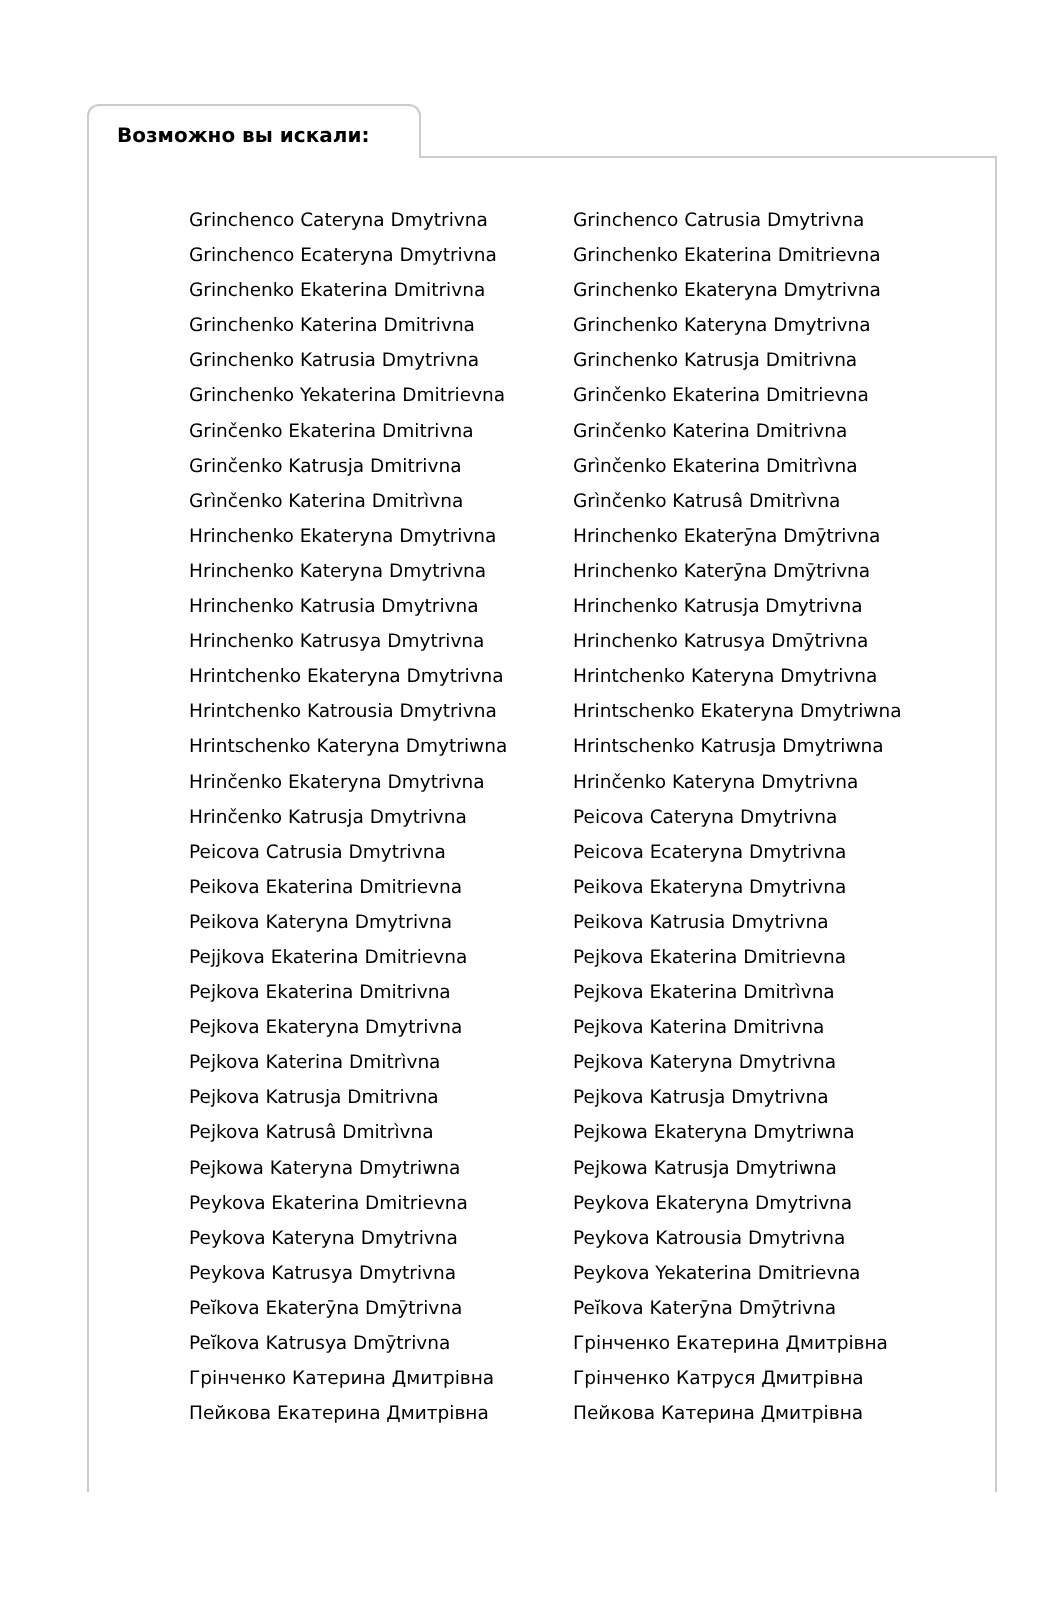Возможно вы искали:
Grinchenco Cateryna Dmytrivna
Grinchenco Ecateryna Dmytrivna
Grinchenko Ekaterina Dmitrivna
Grinchenko Katerina Dmitrivna
Grinchenko Katrusia Dmytrivna
Grinchenko Yekaterina Dmitrievna
Grinčenko Ekaterina Dmitrivna
Grinčenko Katrusja Dmitrivna
Grìnčenko Katerina Dmitrìvna
Hrinchenko Ekateryna Dmytrivna
Hrinchenko Kateryna Dmytrivna
Hrinchenko Katrusia Dmytrivna
Hrinchenko Katrusya Dmytrivna
Hrintchenko Ekateryna Dmytrivna
Hrintchenko Katrousia Dmytrivna
Hrintschenko Kateryna Dmytriwna
Hrinčenko Ekateryna Dmytrivna
Hrinčenko Katrusja Dmytrivna
Peicova Catrusia Dmytrivna
Peikova Ekaterina Dmitrievna
Peikova Kateryna Dmytrivna
Pejjkova Ekaterina Dmitrievna
Pejkova Ekaterina Dmitrivna
Pejkova Ekateryna Dmytrivna
Pejkova Katerina Dmitrìvna
Pejkova Katrusja Dmitrivna
Pejkova Katrusâ Dmitrìvna
Pejkowa Kateryna Dmytriwna
Peykova Ekaterina Dmitrievna
Peykova Kateryna Dmytrivna
Peykova Katrusya Dmytrivna
Peĭkova Ekaterȳna Dmȳtrivna
Peĭkova Katrusya Dmȳtrivna
Грінченко Катерина Дмитрівна
Пейкова Екатерина Дмитрівна
Grinchenco Catrusia Dmytrivna
Grinchenko Ekaterina Dmitrievna
Grinchenko Ekateryna Dmytrivna
Grinchenko Kateryna Dmytrivna
Grinchenko Katrusja Dmitrivna
Grinčenko Ekaterina Dmitrievna
Grinčenko Katerina Dmitrivna
Grìnčenko Ekaterina Dmitrìvna
Grìnčenko Katrusâ Dmitrìvna
Hrinchenko Ekaterȳna Dmȳtrivna
Hrinchenko Katerȳna Dmȳtrivna
Hrinchenko Katrusja Dmytrivna
Hrinchenko Katrusya Dmȳtrivna
Hrintchenko Kateryna Dmytrivna
Hrintschenko Ekateryna Dmytriwna
Hrintschenko Katrusja Dmytriwna
Hrinčenko Kateryna Dmytrivna
Peicova Cateryna Dmytrivna
Peicova Ecateryna Dmytrivna
Peikova Ekateryna Dmytrivna
Peikova Katrusia Dmytrivna
Pejkova Ekaterina Dmitrievna
Pejkova Ekaterina Dmitrìvna
Pejkova Katerina Dmitrivna
Pejkova Kateryna Dmytrivna
Pejkova Katrusja Dmytrivna
Pejkowa Ekateryna Dmytriwna
Pejkowa Katrusja Dmytriwna
Peykova Ekateryna Dmytrivna
Peykova Katrousia Dmytrivna
Peykova Yekaterina Dmitrievna
Peĭkova Katerȳna Dmȳtrivna
Грінченко Екатерина Дмитрівна
Грінченко Катруся Дмитрівна
Пейкова Катерина Дмитрівна